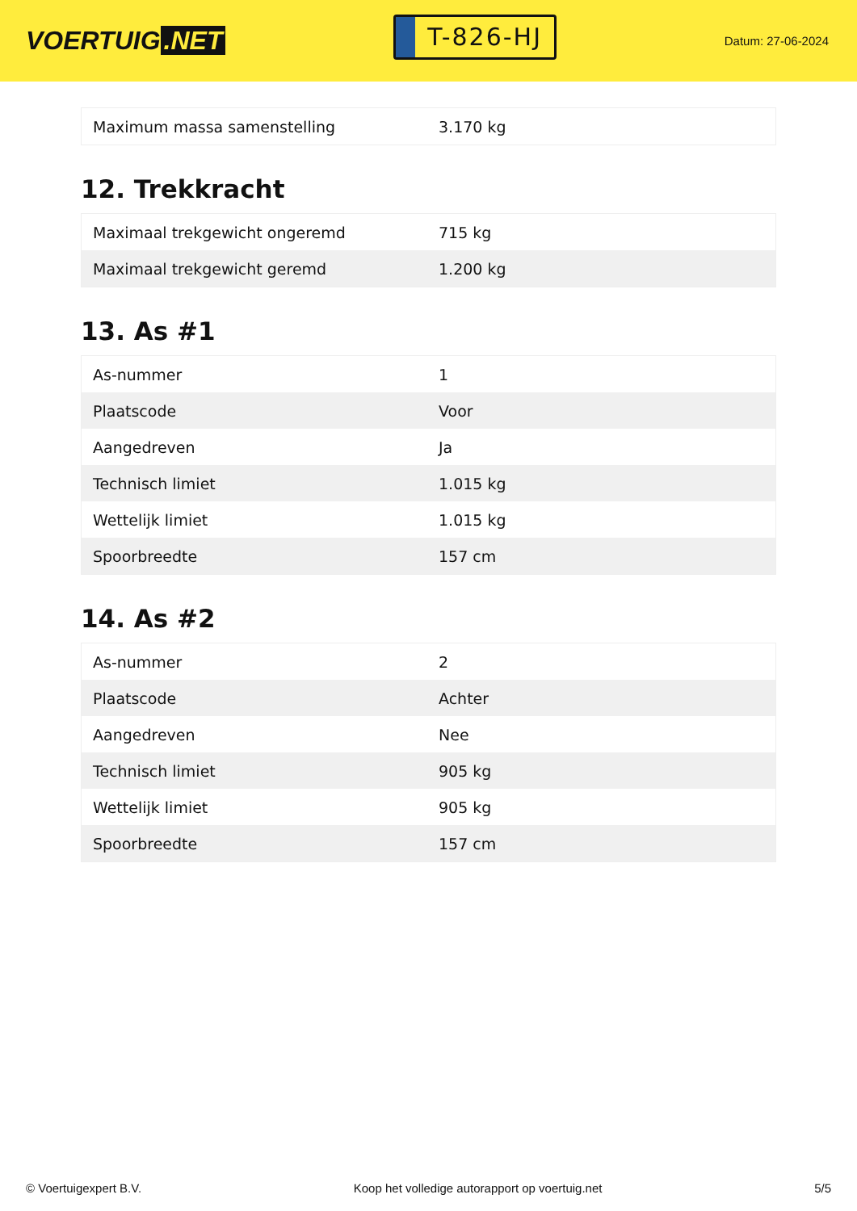VOERTUIG.NET
T-826-HJ
Datum: 27-06-2024
| Maximum massa samenstelling | 3.170 kg |
12. Trekkracht
| Maximaal trekgewicht ongeremd | 715 kg |
| Maximaal trekgewicht geremd | 1.200 kg |
13. As #1
| As-nummer | 1 |
| Plaatscode | Voor |
| Aangedreven | Ja |
| Technisch limiet | 1.015 kg |
| Wettelijk limiet | 1.015 kg |
| Spoorbreedte | 157 cm |
14. As #2
| As-nummer | 2 |
| Plaatscode | Achter |
| Aangedreven | Nee |
| Technisch limiet | 905 kg |
| Wettelijk limiet | 905 kg |
| Spoorbreedte | 157 cm |
© Voertuigexpert B.V. Koop het volledige autorapport op voertuig.net 5/5